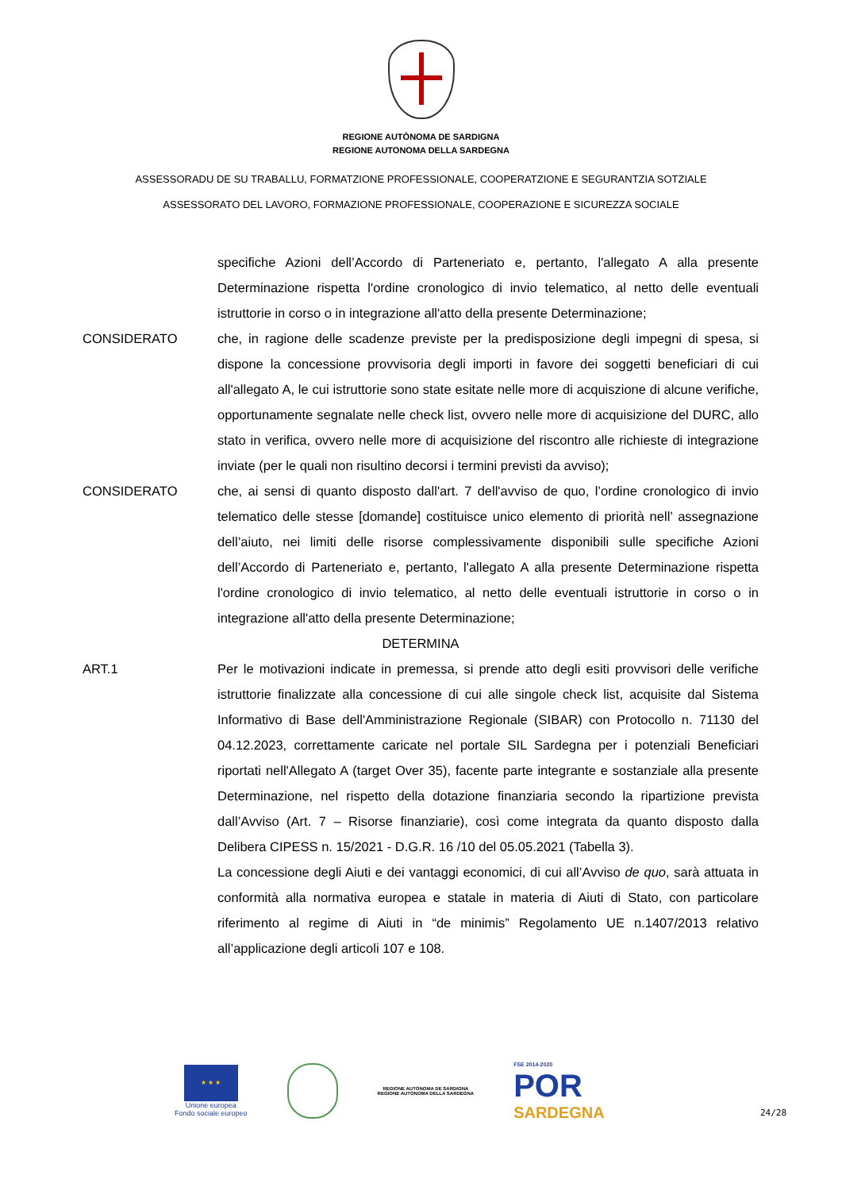REGIONE AUTÒNOMA DE SARDIGNA
REGIONE AUTONOMA DELLA SARDEGNA
ASSESSORADU DE SU TRABALLU, FORMATZIONE PROFESSIONALE, COOPERATZIONE E SEGURANTZIA SOTZIALE
ASSESSORATO DEL LAVORO, FORMAZIONE PROFESSIONALE, COOPERAZIONE E SICUREZZA SOCIALE
specifiche Azioni dell’Accordo di Parteneriato e, pertanto, l'allegato A alla presente Determinazione rispetta l'ordine cronologico di invio telematico, al netto delle eventuali istruttorie in corso o in integrazione all'atto della presente Determinazione;
CONSIDERATO che, in ragione delle scadenze previste per la predisposizione degli impegni di spesa, si dispone la concessione provvisoria degli importi in favore dei soggetti beneficiari di cui all'allegato A, le cui istruttorie sono state esitate nelle more di acquiszione di alcune verifiche, opportunamente segnalate nelle check list, ovvero nelle more di acquisizione del DURC, allo stato in verifica, ovvero nelle more di acquisizione del riscontro alle richieste di integrazione inviate (per le quali non risultino decorsi i termini previsti da avviso);
CONSIDERATO che, ai sensi di quanto disposto dall'art. 7 dell'avviso de quo, l’ordine cronologico di invio telematico delle stesse [domande] costituisce unico elemento di priorità nell’ assegnazione dell’aiuto, nei limiti delle risorse complessivamente disponibili sulle specifiche Azioni dell’Accordo di Parteneriato e, pertanto, l'allegato A alla presente Determinazione rispetta l'ordine cronologico di invio telematico, al netto delle eventuali istruttorie in corso o in integrazione all'atto della presente Determinazione;
DETERMINA
ART.1 Per le motivazioni indicate in premessa, si prende atto degli esiti provvisori delle verifiche istruttorie finalizzate alla concessione di cui alle singole check list, acquisite dal Sistema Informativo di Base dell'Amministrazione Regionale (SIBAR) con Protocollo n. 71130 del 04.12.2023, correttamente caricate nel portale SIL Sardegna per i potenziali Beneficiari riportati nell'Allegato A (target Over 35), facente parte integrante e sostanziale alla presente Determinazione, nel rispetto della dotazione finanziaria secondo la ripartizione prevista dall’Avviso (Art. 7 – Risorse finanziarie), così come integrata da quanto disposto dalla Delibera CIPESS n. 15/2021 - D.G.R. 16 /10 del 05.05.2021 (Tabella 3).
La concessione degli Aiuti e dei vantaggi economici, di cui all’Avviso de quo, sarà attuata in conformità alla normativa europea e statale in materia di Aiuti di Stato, con particolare riferimento al regime di Aiuti in “de minimis” Regolamento UE n.1407/2013 relativo all’applicazione degli articoli 107 e 108.
★ ★ ★
Unione europea
Fondo sociale europeo
REGIONE AUTÒNOMA DE SARDIGNA
REGIONE AUTONOMA DELLA SARDEGNA
FSE 2014-2020
POR
SARDEGNA
24/28